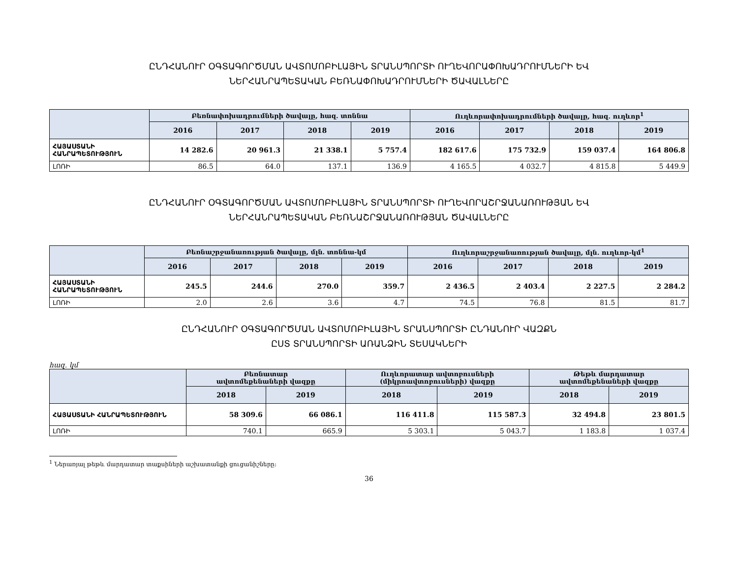ԸՆԴՀԱՆՈՒՐ ՕԳՏԱԳՈՐԾՄԱՆ ԱՎՏՈՄՈԲԻԼԱՅԻՆ ՏՐԱՆՍՊՈՐՏԻ ՈՒՂԵՎՈՐԱՓՈԽԱԴՐՈՒՄՆԵՐԻ ԵՎ
ՆԵՐՀԱՆՐԱՊԵՏԱԿԱՆ ԲԵՌՆԱՓՈԽԱԴՐՈՒՄՆԵՐԻ ԾԱՎԱԼՆԵՐԸ
| | Բեռնափոխադրումների ծավալը, հազ. տոննա | | | | Ուղևորափոխադրումների ծավալը, հազ. ուղևոր<sup>1</sup> | | | |
| --- | --- | --- | --- | --- | --- | --- | --- | --- |
| | 2016 | 2017 | 2018 | 2019 | 2016 | 2017 | 2018 | 2019 |
| ՀԱՅԱՍՏԱՆԻ ՀԱՆՐԱՊԵՏՈՒԹՅՈՒՆ | 14 282.6 | 20 961.3 | 21 338.1 | 5 757.4 | 182 617.6 | 175 732.9 | 159 037.4 | 164 806.8 |
| ԼՈՌԻ | 86.5 | 64.0 | 137.1 | 136.9 | 4 165.5 | 4 032.7 | 4 815.8 | 5 449.9 |
ԸՆԴՀԱՆՈՒՐ ՕԳՏԱԳՈՐԾՄԱՆ ԱՎՏՈՄՈԲԻԼԱՅԻՆ ՏՐԱՆՍՊՈՐՏԻ ՈՒՂԵՎՈՐԱՇՐՋԱՆԱՌՈՒԹՅԱՆ ԵՎ
ՆԵՐՀԱՆՐԱՊԵՏԱԿԱՆ ԲԵՌՆԱՇՐՋԱՆԱՌՈՒԹՅԱՆ ԾԱՎԱԼՆԵՐԸ
| | Բեռնաշրջանառության ծավալը, մլն. տոննա-կմ | | | | Ուղևորաշրջանառության ծավալը, մլն. ուղևոր-կմ<sup>1</sup> | | | |
| --- | --- | --- | --- | --- | --- | --- | --- | --- |
| | 2016 | 2017 | 2018 | 2019 | 2016 | 2017 | 2018 | 2019 |
| ՀԱՅԱՍՏԱՆԻ ՀԱՆՐԱՊԵՏՈՒԹՅՈՒՆ | 245.5 | 244.6 | 270.0 | 359.7 | 2 436.5 | 2 403.4 | 2 227.5 | 2 284.2 |
| ԼՈՌԻ | 2.0 | 2.6 | 3.6 | 4.7 | 74.5 | 76.8 | 81.5 | 81.7 |
ԸՆԴՀԱՆՈՒՐ ՕԳՏԱԳՈՐԾՄԱՆ ԱՎՏՈՄՈԲԻԼԱՅԻՆ ՏՐԱՆՍՊՈՐՏԻ ԸՆԴԱՆՈՒՐ ՎԱԶՔՆ
ԸՍՏ ՏՐԱՆՍՊՈՐՏԻ ԱՌԱՆՁԻՆ ՏԵՍԱԿՆԵՐԻ
հազ. կմ
| | Բեռնատար ավտոմեքենաների վազքը | | Ուղևորատար ավտոբուսների (միկրոավտոբուսների) վազքը | | Թեթև մարդատար ավտոմեքենաների վազքը | |
| --- | --- | --- | --- | --- | --- | --- |
| | 2018 | 2019 | 2018 | 2019 | 2018 | 2019 |
| ՀԱՅԱՍՏԱՆԻ ՀԱՆՐԱՊԵՏՈՒԹՅՈՒՆ | 58 309.6 | 66 086.1 | 116 411.8 | 115 587.3 | 32 494.8 | 23 801.5 |
| ԼՈՌԻ | 740.1 | 665.9 | 5 303.1 | 5 043.7 | 1 183.8 | 1 037.4 |
<sup>1</sup> Ներառյալ թեթև մարդատար տաքսիների աշխատանքի ցուցանիշները:
36